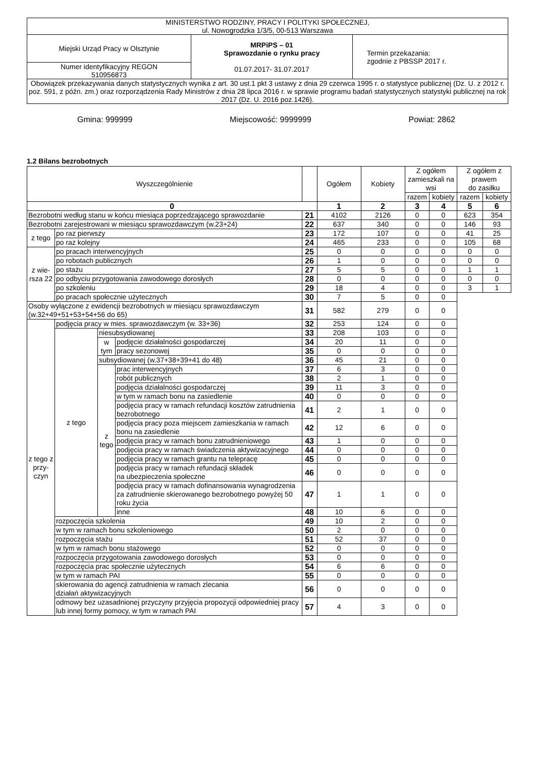| MINISTERSTWO RODZINY, PRACY I POLITYKI SPOŁECZNEJ, ul. Nowogrodzka 1/3/5, 00-513 Warszawa | | |
| Miejski Urząd Pracy w Olsztynie | MRPiPS – 01 Sprawozdanie o rynku pracy 01.07.2017- 31.07.2017 | Termin przekazania: zgodnie z PBSSP 2017 r. |
| Numer identyfikacyjny REGON 510956873 | | |
| Obowiązek przekazywania danych statystycznych wynika z art. 30 ust.1 pkt 3 ustawy z dnia 29 czerwca 1995 r. o statystyce publicznej (Dz. U. z 2012 r. poz. 591, z późn. zm.) oraz rozporządzenia Rady Ministrów z dnia 28 lipca 2016 r. w sprawie programu badań statystycznych statystyki publicznej na rok 2017 (Dz. U. 2016 poz.1426). | | |
Gmina: 999999 Miejscowość: 9999999 Powiat: 2862
1.2 Bilans bezrobotnych
| Wyszczególnienie | | | | | Ogółem | Kobiety | Z ogółem zamieszkali na wsi | | Z ogółem z prawem do zasiłku | |
| | | | | | | | razem | kobiety | razem | kobiety |
| 0 | | | | | 1 | 2 | 3 | 4 | 5 | 6 |
| Bezrobotni według stanu w końcu miesiąca poprzedzającego sprawozdanie | | | | 21 | 4102 | 2126 | 0 | 0 | 623 | 354 |
| Bezrobotni zarejestrowani w miesiącu sprawozdawczym (w.23+24) | | | | 22 | 637 | 340 | 0 | 0 | 146 | 93 |
| z tego | po raz pierwszy | | | 23 | 172 | 107 | 0 | 0 | 41 | 25 |
| | po raz kolejny | | | 24 | 465 | 233 | 0 | 0 | 105 | 68 |
| z wie-rsza 22 | po pracach interwencyjnych | | | 25 | 0 | 0 | 0 | 0 | 0 | 0 |
| | po robotach publicznych | | | 26 | 1 | 0 | 0 | 0 | 0 | 0 |
| | po stażu | | | 27 | 5 | 5 | 0 | 0 | 1 | 1 |
| | po odbyciu przygotowania zawodowego dorosłych | | | 28 | 0 | 0 | 0 | 0 | 0 | 0 |
| | po szkoleniu | | | 29 | 18 | 4 | 0 | 0 | 3 | 1 |
| | po pracach społecznie użytecznych | | | 30 | 7 | 5 | 0 | 0 | | |
| Osoby wyłączone z ewidencji bezrobotnych w miesiącu sprawozdawczym (w.32+49+51+53+54+56 do 65) | | | | 31 | 582 | 279 | 0 | 0 | | |
| z tego z przy-czyn | podjęcia pracy w mies. sprawozdawczym (w. 33+36) | | | 32 | 253 | 124 | 0 | 0 | | |
| | z tego | niesubsydiowanej | | 33 | 208 | 103 | 0 | 0 | | |
| | | w tym | podjęcie działalności gospodarczej | 34 | 20 | 11 | 0 | 0 | | |
| | | | pracy sezonowej | 35 | 0 | 0 | 0 | 0 | | |
| | | subsydiowanej (w.37+38+39+41 do 48) | | 36 | 45 | 21 | 0 | 0 | | |
| | | z tego | prac interwencyjnych | 37 | 6 | 3 | 0 | 0 | | |
| | | | robót publicznych | 38 | 2 | 1 | 0 | 0 | | |
| | | | podjęcia działalności gospodarczej | 39 | 11 | 3 | 0 | 0 | | |
| | | | w tym w ramach bonu na zasiedlenie | 40 | 0 | 0 | 0 | 0 | | |
| | | | podjęcia pracy w ramach refundacji kosztów zatrudnienia bezrobotnego | 41 | 2 | 1 | 0 | 0 | | |
| | | | podjęcia pracy poza miejscem zamieszkania w ramach bonu na zasiedlenie | 42 | 12 | 6 | 0 | 0 | | |
| | | | podjęcia pracy w ramach bonu zatrudnieniowego | 43 | 1 | 0 | 0 | 0 | | |
| | | | podjęcia pracy w ramach świadczenia aktywizacyjnego | 44 | 0 | 0 | 0 | 0 | | |
| | | | podjęcia pracy w ramach grantu na telepracę | 45 | 0 | 0 | 0 | 0 | | |
| | | | podjęcia pracy w ramach refundacji składek na ubezpieczenia społeczne | 46 | 0 | 0 | 0 | 0 | | |
| | | | podjęcia pracy w ramach dofinansowania wynagrodzenia za zatrudnienie skierowanego bezrobotnego powyżej 50 roku życia | 47 | 1 | 1 | 0 | 0 | | |
| | | | inne | 48 | 10 | 6 | 0 | 0 | | |
| | rozpoczęcia szkolenia | | | 49 | 10 | 2 | 0 | 0 | | |
| | w tym w ramach bonu szkoleniowego | | | 50 | 2 | 0 | 0 | 0 | | |
| | rozpoczęcia stażu | | | 51 | 52 | 37 | 0 | 0 | | |
| | w tym w ramach bonu stażowego | | | 52 | 0 | 0 | 0 | 0 | | |
| | rozpoczęcia przygotowania zawodowego dorosłych | | | 53 | 0 | 0 | 0 | 0 | | |
| | rozpoczęcia prac społecznie użytecznych | | | 54 | 6 | 6 | 0 | 0 | | |
| | w tym w ramach PAI | | | 55 | 0 | 0 | 0 | 0 | | |
| | skierowania do agencji zatrudnienia w ramach zlecania działań aktywizacyjnych | | | 56 | 0 | 0 | 0 | 0 | | |
| | odmowy bez uzasadnionej przyczyny przyjęcia propozycji odpowiedniej pracy lub innej formy pomocy, w tym w ramach PAI | | | 57 | 4 | 3 | 0 | 0 | | |